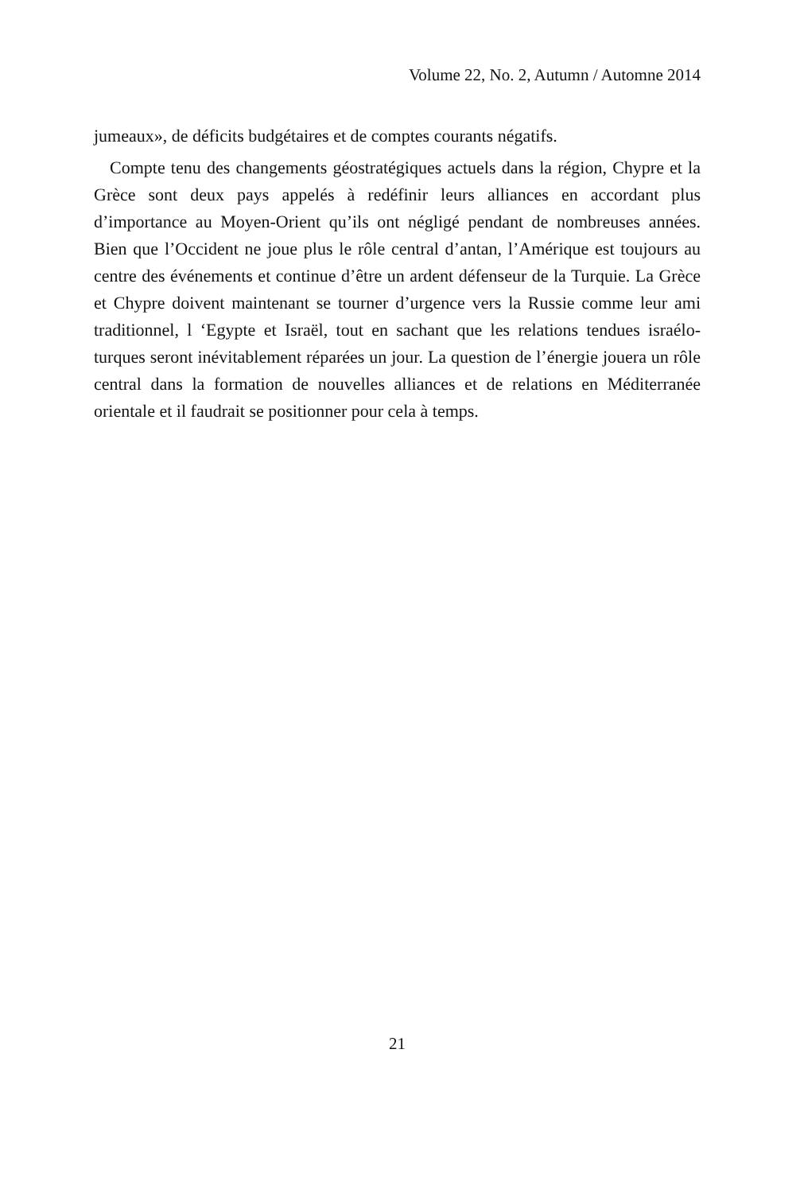Volume 22, No. 2, Autumn / Automne 2014
jumeaux», de déficits budgétaires et de comptes courants négatifs.
Compte tenu des changements géostratégiques actuels dans la région, Chypre et la Grèce sont deux pays appelés à redéfinir leurs alliances en accordant plus d’importance au Moyen-Orient qu’ils ont négligé pendant de nombreuses années. Bien que l’Occident ne joue plus le rôle central d’antan, l’Amérique est toujours au centre des événements et continue d’être un ardent défenseur de la Turquie. La Grèce et Chypre doivent maintenant se tourner d’urgence vers la Russie comme leur ami traditionnel, l ‘Egypte et Israël, tout en sachant que les relations tendues israélo-turques seront inévitablement réparées un jour. La question de l’énergie jouera un rôle central dans la formation de nouvelles alliances et de relations en Méditerranée orientale et il faudrait se positionner pour cela à temps.
21